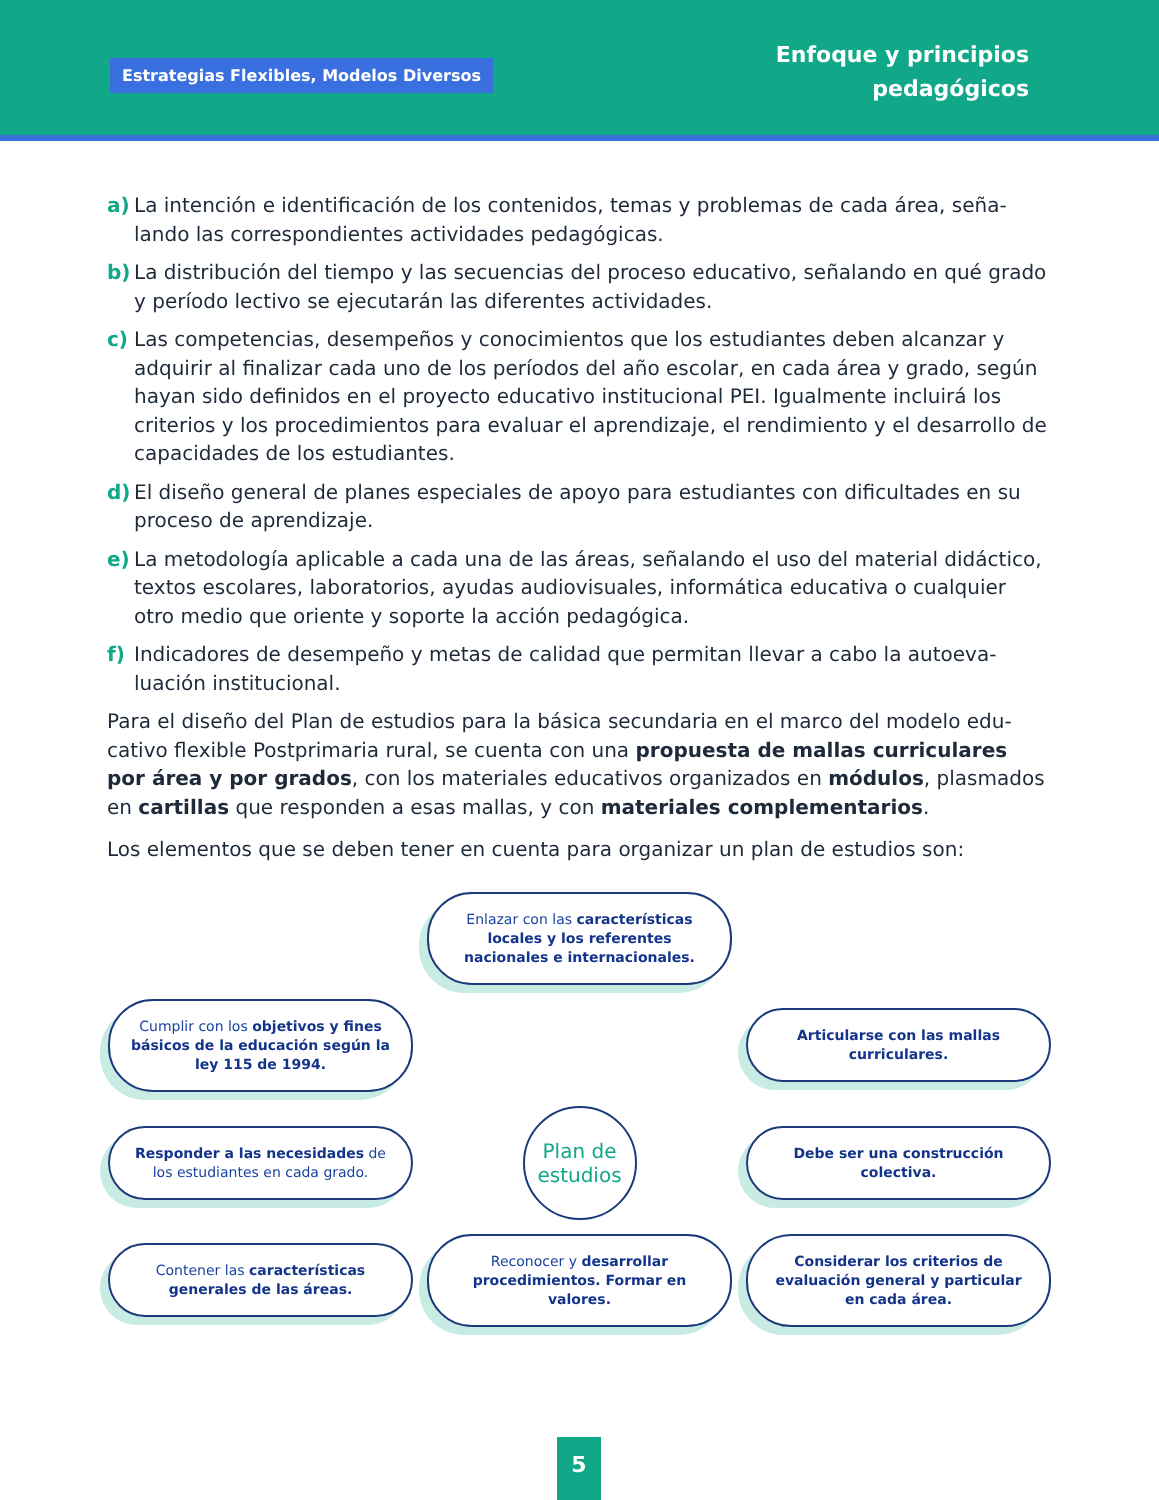Estrategias Flexibles, Modelos Diversos
Enfoque y principios
pedagógicos
a) La intención e identificación de los contenidos, temas y problemas de cada área, seña-lando las correspondientes actividades pedagógicas.
b) La distribución del tiempo y las secuencias del proceso educativo, señalando en qué grado y período lectivo se ejecutarán las diferentes actividades.
c) Las competencias, desempeños y conocimientos que los estudiantes deben alcanzar y adquirir al finalizar cada uno de los períodos del año escolar, en cada área y grado, según hayan sido definidos en el proyecto educativo institucional PEI. Igualmente incluirá los criterios y los procedimientos para evaluar el aprendizaje, el rendimiento y el desarrollo de capacidades de los estudiantes.
d) El diseño general de planes especiales de apoyo para estudiantes con dificultades en su proceso de aprendizaje.
e) La metodología aplicable a cada una de las áreas, señalando el uso del material didáctico, textos escolares, laboratorios, ayudas audiovisuales, informática educativa o cualquier otro medio que oriente y soporte la acción pedagógica.
f) Indicadores de desempeño y metas de calidad que permitan llevar a cabo la autoeva-luación institucional.
Para el diseño del Plan de estudios para la básica secundaria en el marco del modelo edu-cativo flexible Postprimaria rural, se cuenta con una propuesta de mallas curriculares por área y por grados, con los materiales educativos organizados en módulos, plasmados en cartillas que responden a esas mallas, y con materiales complementarios.
Los elementos que se deben tener en cuenta para organizar un plan de estudios son:
Enlazar con las características locales y los referentes nacionales e internacionales.
Cumplir con los objetivos y fines básicos de la educación según la ley 115 de 1994.
Articularse con las mallas curriculares.
Responder a las necesidades de los estudiantes en cada grado.
Plan de
estudios
Debe ser una construcción colectiva.
Contener las características generales de las áreas.
Reconocer y desarrollar procedimientos. Formar en valores.
Considerar los criterios de evaluación general y particular en cada área.
5